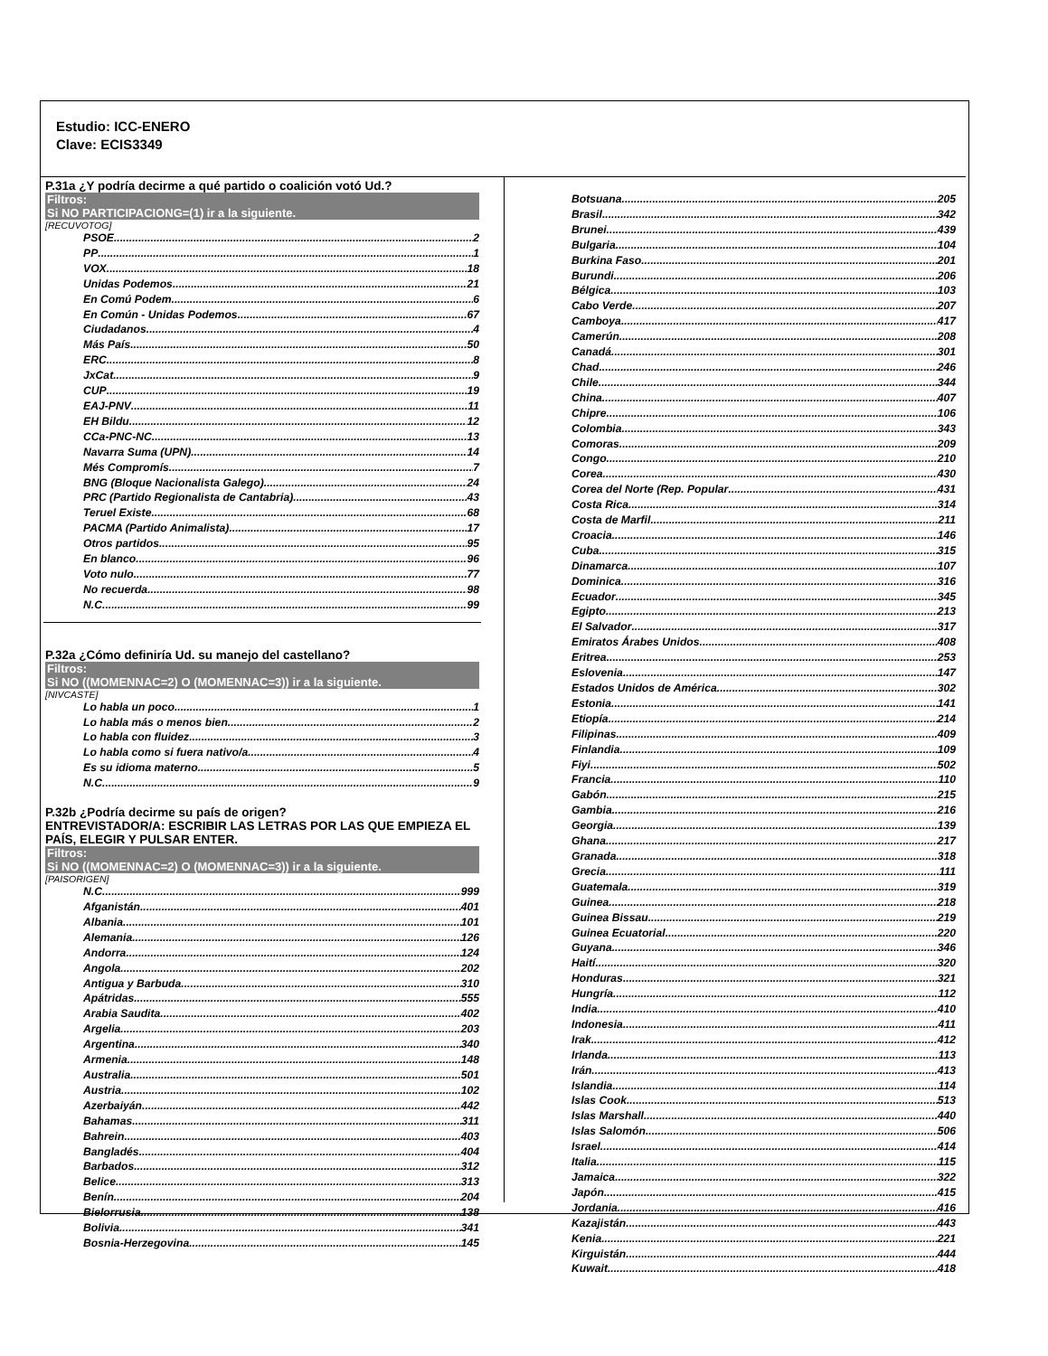Estudio: ICC-ENERO
Clave: ECIS3349
P.31a ¿Y podría decirme a qué partido o coalición votó Ud.?
Filtros:
Si NO PARTICIPACIONG=(1) ir a la siguiente.
[RECUVOTOG]
PSOE 2
PP 1
VOX 18
Unidas Podemos 21
En Comú Podem 6
En Común - Unidas Podemos 67
Ciudadanos 4
Más País 50
ERC 8
JxCat 9
CUP 19
EAJ-PNV 11
EH Bildu 12
CCa-PNC-NC 13
Navarra Suma (UPN) 14
Més Compromís 7
BNG (Bloque Nacionalista Galego) 24
PRC (Partido Regionalista de Cantabria) 43
Teruel Existe 68
PACMA (Partido Animalista) 17
Otros partidos 95
En blanco 96
Voto nulo 77
No recuerda 98
N.C. 99
P.32a ¿Cómo definiría Ud. su manejo del castellano?
Filtros:
Si NO ((MOMENNAC=2) O (MOMENNAC=3)) ir a la siguiente.
[NIVCASTE]
Lo habla un poco 1
Lo habla más o menos bien 2
Lo habla con fluidez 3
Lo habla como si fuera nativo/a 4
Es su idioma materno 5
N.C. 9
P.32b ¿Podría decirme su país de origen?
ENTREVISTADOR/A: ESCRIBIR LAS LETRAS POR LAS QUE EMPIEZA EL PAÍS, ELEGIR Y PULSAR ENTER.
Filtros:
Si NO ((MOMENNAC=2) O (MOMENNAC=3)) ir a la siguiente.
[PAISORIGEN]
N.C. 999
Afganistán 401
Albania 101
Alemania 126
Andorra 124
Angola 202
Antigua y Barbuda 310
Apátridas 555
Arabia Saudita 402
Argelia 203
Argentina 340
Armenia 148
Australia 501
Austria 102
Azerbaiyán 442
Bahamas 311
Bahrein 403
Bangladés 404
Barbados 312
Belice 313
Benín 204
Bielorrusia 138
Bolivia 341
Bosnia-Herzegovina 145
Botsuana 205
Brasil 342
Brunei 439
Bulgaria 104
Burkina Faso 201
Burundi 206
Bélgica 103
Cabo Verde 207
Camboya 417
Camerún 208
Canadá 301
Chad 246
Chile 344
China 407
Chipre 106
Colombia 343
Comoras 209
Congo 210
Corea 430
Corea del Norte (Rep. Popular 431
Costa Rica 314
Costa de Marfil 211
Croacia 146
Cuba 315
Dinamarca 107
Dominica 316
Ecuador 345
Egipto 213
El Salvador 317
Emiratos Árabes Unidos 408
Eritrea 253
Eslovenia 147
Estados Unidos de América 302
Estonia 141
Etiopía 214
Filipinas 409
Finlandia 109
Fiyi 502
Francia 110
Gabón 215
Gambia 216
Georgia 139
Ghana 217
Granada 318
Grecia 111
Guatemala 319
Guinea 218
Guinea Bissau 219
Guinea Ecuatorial 220
Guyana 346
Haití 320
Honduras 321
Hungría 112
India 410
Indonesia 411
Irak 412
Irlanda 113
Irán 413
Islandia 114
Islas Cook 513
Islas Marshall 440
Islas Salomón 506
Israel 414
Italia 115
Jamaica 322
Japón 415
Jordania 416
Kazajistán 443
Kenia 221
Kirguistán 444
Kuwait 418